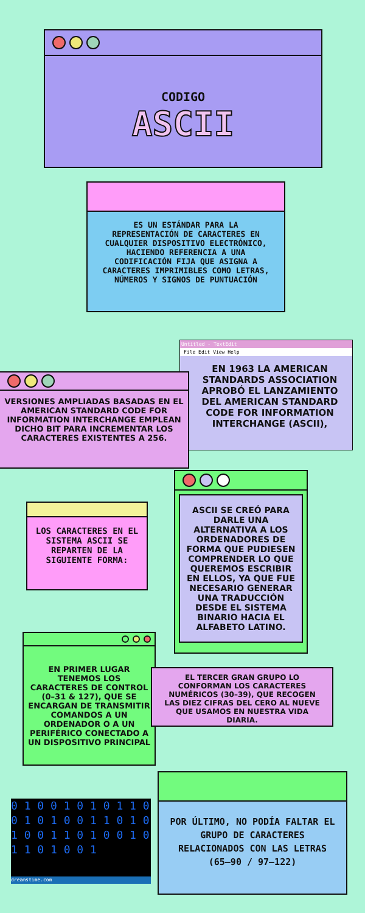CODIGO
ASCII
ES UN ESTÁNDAR PARA LA REPRESENTACIÓN DE CARACTERES EN CUALQUIER DISPOSITIVO ELECTRÓNICO, HACIENDO REFERENCIA A UNA CODIFICACIÓN FIJA QUE ASIGNA A CARACTERES IMPRIMIBLES COMO LETRAS, NÚMEROS Y SIGNOS DE PUNTUACIÓN
Untitled - TextEdit
File Edit View Help
EN 1963 LA AMERICAN STANDARDS ASSOCIATION APROBÓ EL LANZAMIENTO DEL AMERICAN STANDARD CODE FOR INFORMATION INTERCHANGE (ASCII),
VERSIONES AMPLIADAS BASADAS EN EL AMERICAN STANDARD CODE FOR INFORMATION INTERCHANGE EMPLEAN DICHO BIT PARA INCREMENTAR LOS CARACTERES EXISTENTES A 256.
LOS CARACTERES EN EL SISTEMA ASCII SE REPARTEN DE LA SIGUIENTE FORMA:
ASCII SE CREÓ PARA DARLE UNA ALTERNATIVA A LOS ORDENADORES DE FORMA QUE PUDIESEN COMPRENDER LO QUE QUEREMOS ESCRIBIR EN ELLOS, YA QUE FUE NECESARIO GENERAR UNA TRADUCCIÓN DESDE EL SISTEMA BINARIO HACIA EL ALFABETO LATINO.
EN PRIMER LUGAR TENEMOS LOS CARACTERES DE CONTROL (0–31 & 127), QUE SE ENCARGAN DE TRANSMITIR COMANDOS A UN ORDENADOR O A UN PERIFÉRICO CONECTADO A UN DISPOSITIVO PRINCIPAL
EL TERCER GRAN GRUPO LO CONFORMAN LOS CARACTERES NUMÉRICOS (30–39), QUE RECOGEN LAS DIEZ CIFRAS DEL CERO AL NUEVE QUE USAMOS EN NUESTRA VIDA DIARIA.
0 1 0 0 1 0 1 0 1 1 0 0 1 0 1 0 0 1 1 0 1 0 1 0 0 1 1 0 1 0 0 1 0 1 1 0 1 0 0 1
dreamstime.com
POR ÚLTIMO, NO PODÍA FALTAR EL GRUPO DE CARACTERES RELACIONADOS CON LAS LETRAS (65–90 / 97–122)